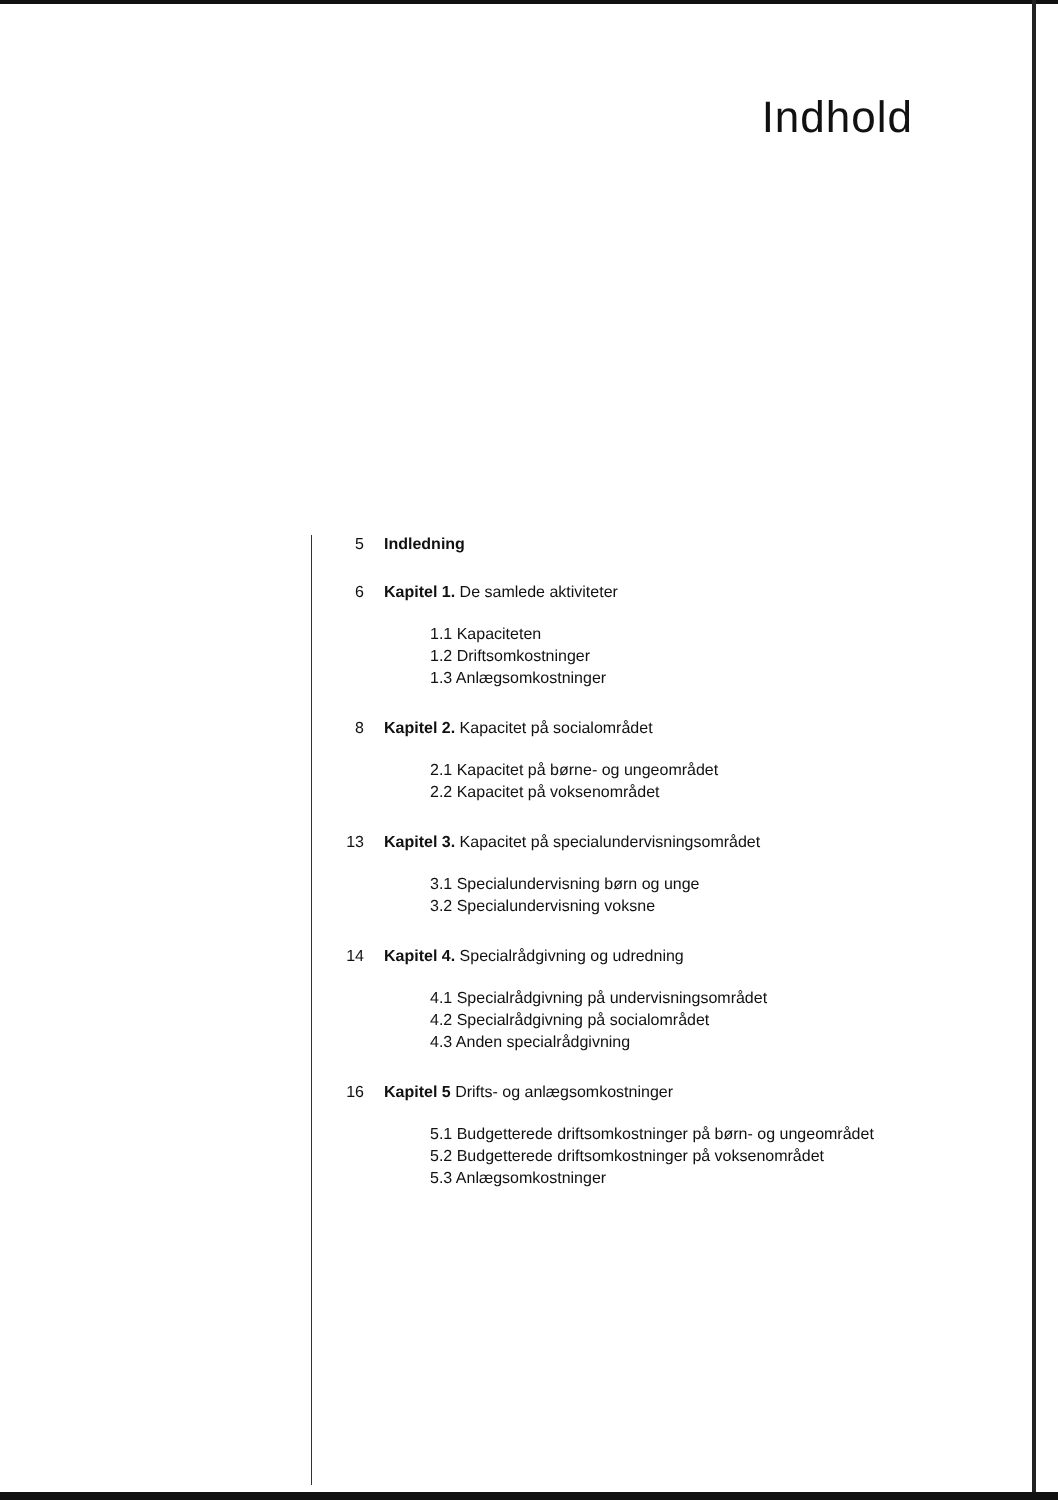Indhold
5 Indledning
6 Kapitel 1. De samlede aktiviteter
1.1 Kapaciteten
1.2 Driftsomkostninger
1.3 Anlægsomkostninger
8 Kapitel 2. Kapacitet på socialområdet
2.1 Kapacitet på børne- og ungeområdet
2.2 Kapacitet på voksenområdet
13 Kapitel 3. Kapacitet på specialundervisningsområdet
3.1 Specialundervisning børn og unge
3.2 Specialundervisning voksne
14 Kapitel 4. Specialrådgivning og udredning
4.1 Specialrådgivning på undervisningsområdet
4.2 Specialrådgivning på socialområdet
4.3 Anden specialrådgivning
16 Kapitel 5 Drifts- og anlægsomkostninger
5.1 Budgetterede driftsomkostninger på børn- og ungeområdet
5.2 Budgetterede driftsomkostninger på voksenområdet
5.3 Anlægsomkostninger